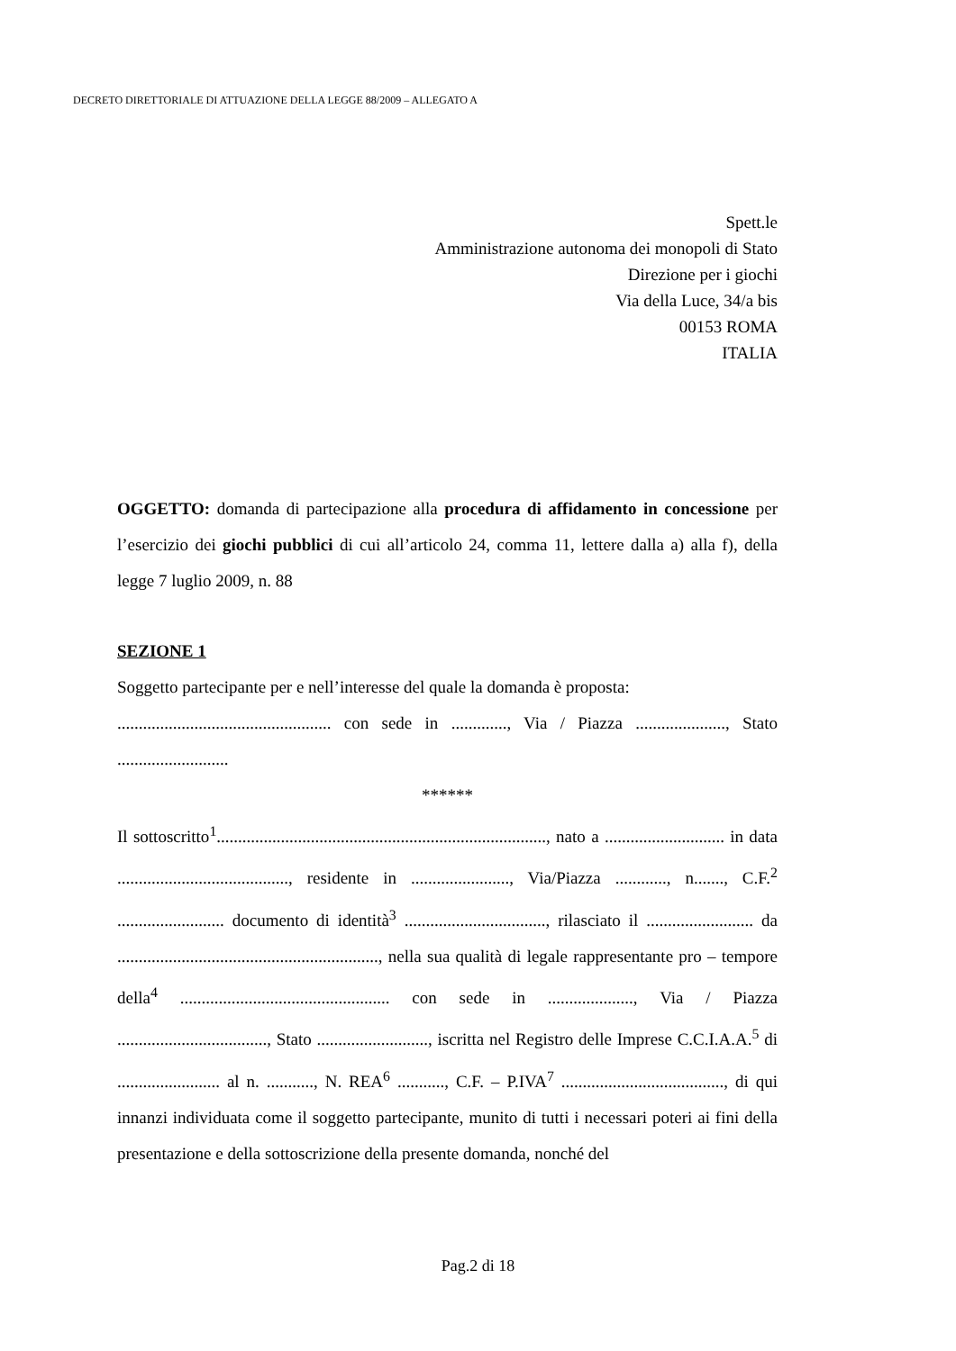DECRETO DIRETTORIALE DI ATTUAZIONE DELLA LEGGE 88/2009 – ALLEGATO A
Spett.le
Amministrazione autonoma dei monopoli di Stato
Direzione per i giochi
Via della Luce, 34/a bis
00153 ROMA
ITALIA
OGGETTO: domanda di partecipazione alla procedura di affidamento in concessione per l’esercizio dei giochi pubblici di cui all’articolo 24, comma 11, lettere dalla a) alla f), della legge 7 luglio 2009, n. 88
SEZIONE 1
Soggetto partecipante per e nell’interesse del quale la domanda è proposta:
.................................................. con sede in ............., Via / Piazza ....................., Stato ..........................
******
Il sottoscritto<sup>1</sup>............................................................................., nato a ............................ in data ........................................, residente in ......................., Via/Piazza ............, n......., C.F.<sup>2</sup> ......................... documento di identità<sup>3</sup> ................................., rilasciato il ......................... da ............................................................., nella sua qualità di legale rappresentante pro – tempore della<sup>4</sup> ................................................. con sede in ...................., Via / Piazza ..................................., Stato .........................., iscritta nel Registro delle Imprese C.C.I.A.A.<sup>5</sup> di ........................ al n. ..........., N. REA<sup>6</sup> ..........., C.F. – P.IVA<sup>7</sup> ......................................, di qui innanzi individuata come il soggetto partecipante, munito di tutti i necessari poteri ai fini della presentazione e della sottoscrizione della presente domanda, nonché del
Pag.2 di 18